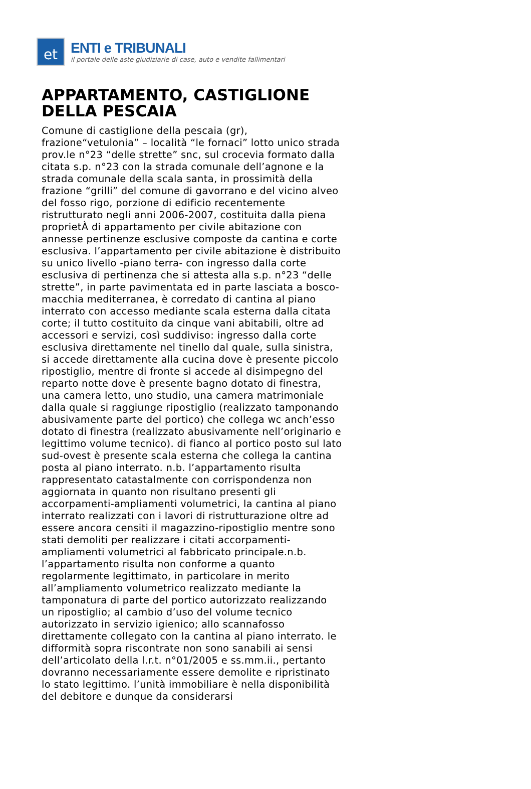et
ENTI e TRIBUNALI
il portale delle aste giudiziarie di case, auto e vendite fallimentari
APPARTAMENTO, CASTIGLIONE DELLA PESCAIA
Comune di castiglione della pescaia (gr), frazione“vetulonia” – località “le fornaci” lotto unico strada prov.le n°23 “delle strette” snc, sul crocevia formato dalla citata s.p. n°23 con la strada comunale dell’agnone e la strada comunale della scala santa, in prossimità della frazione “grilli” del comune di gavorrano e del vicino alveo del fosso rigo, porzione di edificio recentemente ristrutturato negli anni 2006-2007, costituita dalla piena proprietÀ di appartamento per civile abitazione con annesse pertinenze esclusive composte da cantina e corte esclusiva. l’appartamento per civile abitazione è distribuito su unico livello -piano terra- con ingresso dalla corte esclusiva di pertinenza che si attesta alla s.p. n°23 “delle strette”, in parte pavimentata ed in parte lasciata a bosco-macchia mediterranea, è corredato di cantina al piano interrato con accesso mediante scala esterna dalla citata corte; il tutto costituito da cinque vani abitabili, oltre ad accessori e servizi, così suddiviso: ingresso dalla corte esclusiva direttamente nel tinello dal quale, sulla sinistra, si accede direttamente alla cucina dove è presente piccolo ripostiglio, mentre di fronte si accede al disimpegno del reparto notte dove è presente bagno dotato di finestra, una camera letto, uno studio, una camera matrimoniale dalla quale si raggiunge ripostiglio (realizzato tamponando abusivamente parte del portico) che collega wc anch’esso dotato di finestra (realizzato abusivamente nell’originario e legittimo volume tecnico). di fianco al portico posto sul lato sud-ovest è presente scala esterna che collega la cantina posta al piano interrato. n.b. l’appartamento risulta rappresentato catastalmente con corrispondenza non aggiornata in quanto non risultano presenti gli accorpamenti-ampliamenti volumetrici, la cantina al piano interrato realizzati con i lavori di ristrutturazione oltre ad essere ancora censiti il magazzino-ripostiglio mentre sono stati demoliti per realizzare i citati accorpamenti-ampliamenti volumetrici al fabbricato principale.n.b. l’appartamento risulta non conforme a quanto regolarmente legittimato, in particolare in merito all’ampliamento volumetrico realizzato mediante la tamponatura di parte del portico autorizzato realizzando un ripostiglio; al cambio d’uso del volume tecnico autorizzato in servizio igienico; allo scannafosso direttamente collegato con la cantina al piano interrato. le difformità sopra riscontrate non sono sanabili ai sensi dell’articolato della l.r.t. n°01/2005 e ss.mm.ii., pertanto dovranno necessariamente essere demolite e ripristinato lo stato legittimo. l’unità immobiliare è nella disponibilità del debitore e dunque da considerarsi